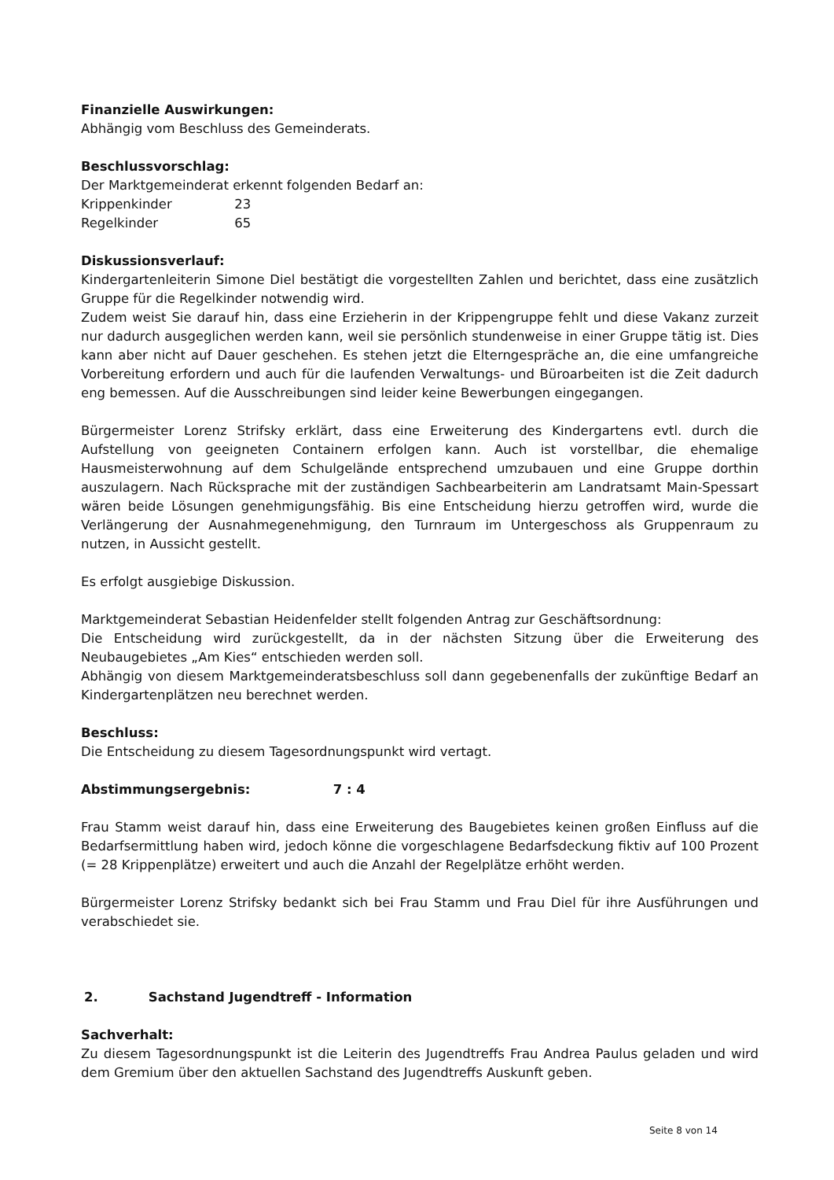Finanzielle Auswirkungen:
Abhängig vom Beschluss des Gemeinderats.
Beschlussvorschlag:
Der Marktgemeinderat erkennt folgenden Bedarf an:
Krippenkinder 23
Regelkinder 65
Diskussionsverlauf:
Kindergartenleiterin Simone Diel bestätigt die vorgestellten Zahlen und berichtet, dass eine zusätzlich Gruppe für die Regelkinder notwendig wird.
Zudem weist Sie darauf hin, dass eine Erzieherin in der Krippengruppe fehlt und diese Vakanz zurzeit nur dadurch ausgeglichen werden kann, weil sie persönlich stundenweise in einer Gruppe tätig ist. Dies kann aber nicht auf Dauer geschehen. Es stehen jetzt die Elterngespräche an, die eine umfangreiche Vorbereitung erfordern und auch für die laufenden Verwaltungs- und Büroarbeiten ist die Zeit dadurch eng bemessen. Auf die Ausschreibungen sind leider keine Bewerbungen eingegangen.
Bürgermeister Lorenz Strifsky erklärt, dass eine Erweiterung des Kindergartens evtl. durch die Aufstellung von geeigneten Containern erfolgen kann. Auch ist vorstellbar, die ehemalige Hausmeisterwohnung auf dem Schulgelände entsprechend umzubauen und eine Gruppe dorthin auszulagern. Nach Rücksprache mit der zuständigen Sachbearbeiterin am Landratsamt Main-Spessart wären beide Lösungen genehmigungsfähig. Bis eine Entscheidung hierzu getroffen wird, wurde die Verlängerung der Ausnahmegenehmigung, den Turnraum im Untergeschoss als Gruppenraum zu nutzen, in Aussicht gestellt.
Es erfolgt ausgiebige Diskussion.
Marktgemeinderat Sebastian Heidenfelder stellt folgenden Antrag zur Geschäftsordnung:
Die Entscheidung wird zurückgestellt, da in der nächsten Sitzung über die Erweiterung des Neubaugebietes „Am Kies“ entschieden werden soll.
Abhängig von diesem Marktgemeinderatsbeschluss soll dann gegebenenfalls der zukünftige Bedarf an Kindergartenplätzen neu berechnet werden.
Beschluss:
Die Entscheidung zu diesem Tagesordnungspunkt wird vertagt.
Abstimmungsergebnis: 7 : 4
Frau Stamm weist darauf hin, dass eine Erweiterung des Baugebietes keinen großen Einfluss auf die Bedarfsermittlung haben wird, jedoch könne die vorgeschlagene Bedarfsdeckung fiktiv auf 100 Prozent (= 28 Krippenplätze) erweitert und auch die Anzahl der Regelplätze erhöht werden.
Bürgermeister Lorenz Strifsky bedankt sich bei Frau Stamm und Frau Diel für ihre Ausführungen und verabschiedet sie.
2. Sachstand Jugendtreff - Information
Sachverhalt:
Zu diesem Tagesordnungspunkt ist die Leiterin des Jugendtreffs Frau Andrea Paulus geladen und wird dem Gremium über den aktuellen Sachstand des Jugendtreffs Auskunft geben.
Seite 8 von 14